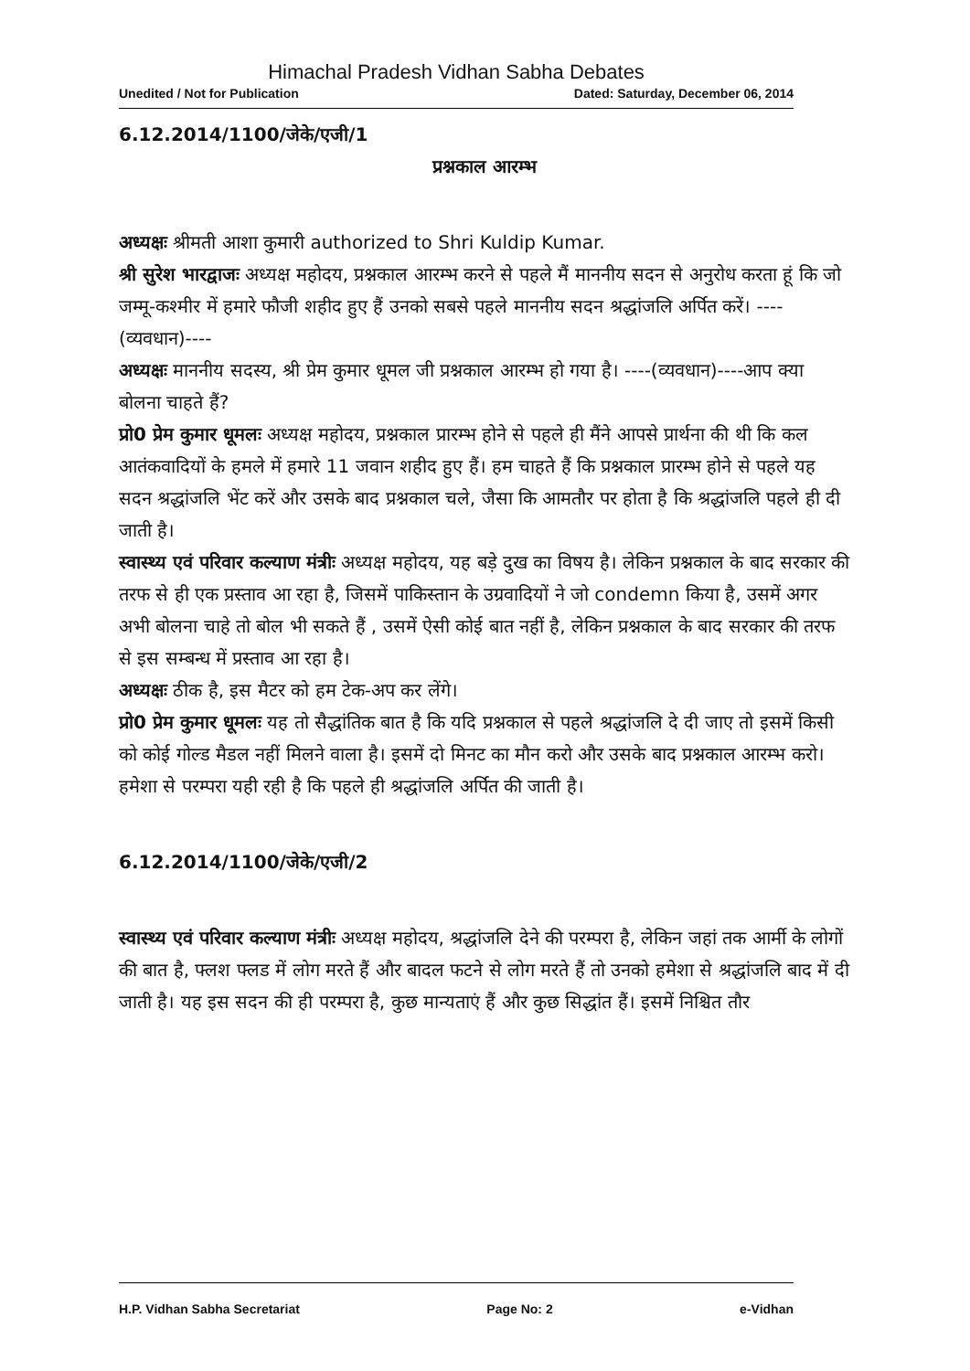Himachal Pradesh Vidhan Sabha Debates
Unedited / Not for Publication Dated: Saturday, December 06, 2014
6.12.2014/1100/जेके/एजी/1
प्रश्नकाल आरम्भ
अध्यक्षः श्रीमती आशा कुमारी authorized to Shri Kuldip Kumar.
श्री सुरेश भारद्वाजः अध्यक्ष महोदय, प्रश्नकाल आरम्भ करने से पहले मैं माननीय सदन से अनुरोध करता हूं कि जो जम्मू-कश्मीर में हमारे फौजी शहीद हुए हैं उनको सबसे पहले माननीय सदन श्रद्धांजलि अर्पित करें। ----(व्यवधान)----
अध्यक्षः माननीय सदस्य, श्री प्रेम कुमार धूमल जी प्रश्नकाल आरम्भ हो गया है। ----(व्यवधान)----आप क्या बोलना चाहते हैं?
प्रो0 प्रेम कुमार धूमलः अध्यक्ष महोदय, प्रश्नकाल प्रारम्भ होने से पहले ही मैंने आपसे प्रार्थना की थी कि कल आतंकवादियों के हमले में हमारे 11 जवान शहीद हुए हैं। हम चाहते हैं कि प्रश्नकाल प्रारम्भ होने से पहले यह सदन श्रद्धांजलि भेंट करें और उसके बाद प्रश्नकाल चले, जैसा कि आमतौर पर होता है कि श्रद्धांजलि पहले ही दी जाती है।
स्वास्थ्य एवं परिवार कल्याण मंत्रीः अध्यक्ष महोदय, यह बड़े दुख का विषय है। लेकिन प्रश्नकाल के बाद सरकार की तरफ से ही एक प्रस्ताव आ रहा है, जिसमें पाकिस्तान के उग्रवादियों ने जो condemn किया है, उसमें अगर अभी बोलना चाहे तो बोल भी सकते हैं , उसमें ऐसी कोई बात नहीं है, लेकिन प्रश्नकाल के बाद सरकार की तरफ से इस सम्बन्ध में प्रस्ताव आ रहा है।
अध्यक्षः ठीक है, इस मैटर को हम टेक-अप कर लेंगे।
प्रो0 प्रेम कुमार धूमलः यह तो सैद्धांतिक बात है कि यदि प्रश्नकाल से पहले श्रद्धांजलि दे दी जाए तो इसमें किसी को कोई गोल्ड मैडल नहीं मिलने वाला है। इसमें दो मिनट का मौन करो और उसके बाद प्रश्नकाल आरम्भ करो। हमेशा से परम्परा यही रही है कि पहले ही श्रद्धांजलि अर्पित की जाती है।
6.12.2014/1100/जेके/एजी/2
स्वास्थ्य एवं परिवार कल्याण मंत्रीः अध्यक्ष महोदय, श्रद्धांजलि देने की परम्परा है, लेकिन जहां तक आर्मी के लोगों की बात है, फ्लश फ्लड में लोग मरते हैं और बादल फटने से लोग मरते हैं तो उनको हमेशा से श्रद्धांजलि बाद में दी जाती है। यह इस सदन की ही परम्परा है, कुछ मान्यताएं हैं और कुछ सिद्धांत हैं। इसमें निश्चित तौर
H.P. Vidhan Sabha Secretariat Page No: 2 e-Vidhan